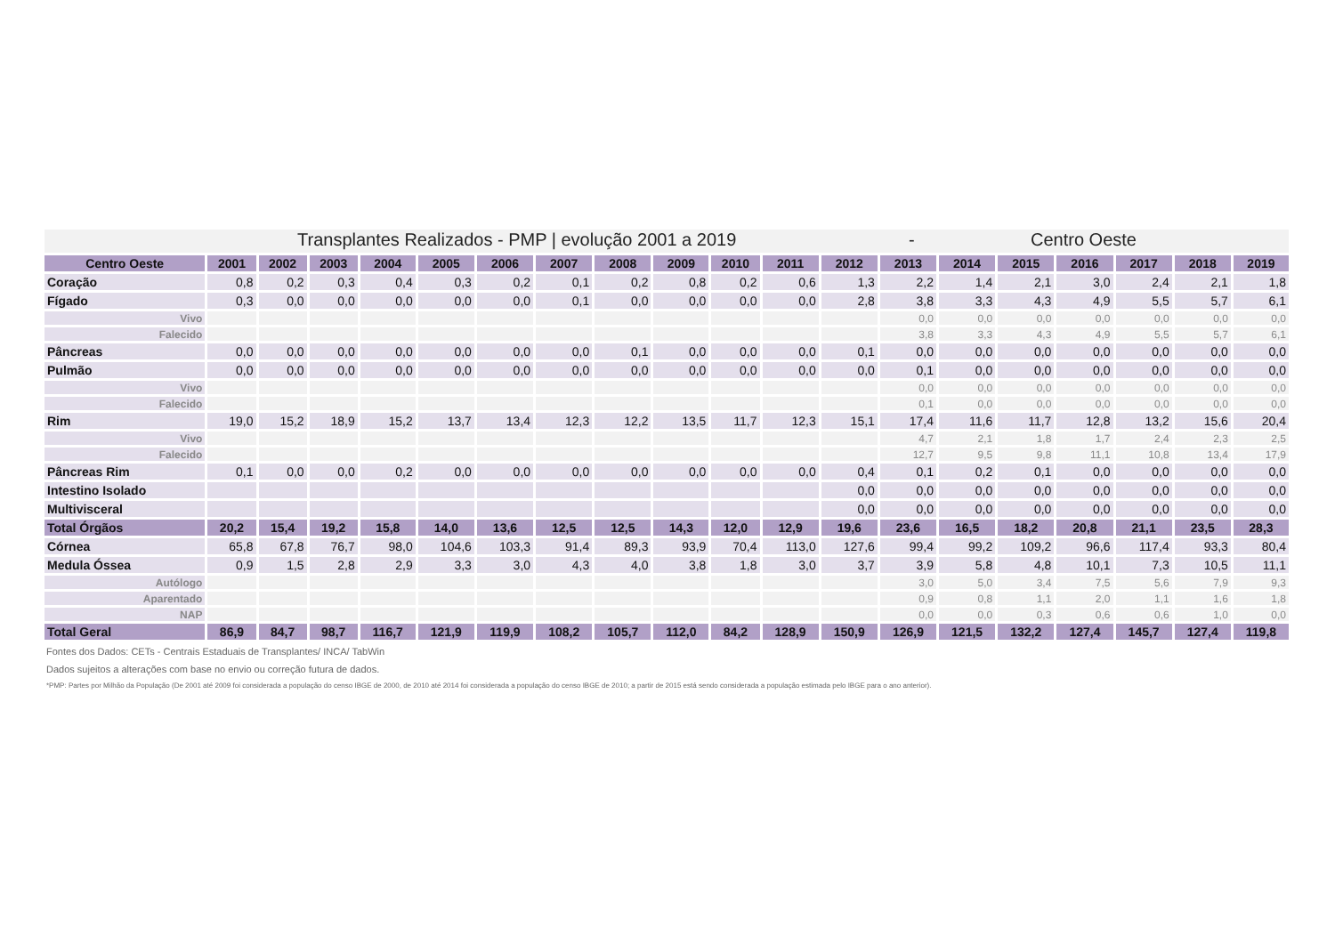Transplantes Realizados - PMP | evolução 2001 a 2019 - Centro Oeste
| Centro Oeste | 2001 | 2002 | 2003 | 2004 | 2005 | 2006 | 2007 | 2008 | 2009 | 2010 | 2011 | 2012 | 2013 | 2014 | 2015 | 2016 | 2017 | 2018 | 2019 |
| --- | --- | --- | --- | --- | --- | --- | --- | --- | --- | --- | --- | --- | --- | --- | --- | --- | --- | --- | --- |
| Coração | 0,8 | 0,2 | 0,3 | 0,4 | 0,3 | 0,2 | 0,1 | 0,2 | 0,8 | 0,2 | 0,6 | 1,3 | 2,2 | 1,4 | 2,1 | 3,0 | 2,4 | 2,1 | 1,8 |
| Fígado | 0,3 | 0,0 | 0,0 | 0,0 | 0,0 | 0,0 | 0,1 | 0,0 | 0,0 | 0,0 | 0,0 | 2,8 | 3,8 | 3,3 | 4,3 | 4,9 | 5,5 | 5,7 | 6,1 |
| Vivo | | | | | | | | | | | | | 0,0 | 0,0 | 0,0 | 0,0 | 0,0 | 0,0 | 0,0 |
| Falecido | | | | | | | | | | | | | 3,8 | 3,3 | 4,3 | 4,9 | 5,5 | 5,7 | 6,1 |
| Pâncreas | 0,0 | 0,0 | 0,0 | 0,0 | 0,0 | 0,0 | 0,0 | 0,1 | 0,0 | 0,0 | 0,0 | 0,1 | 0,0 | 0,0 | 0,0 | 0,0 | 0,0 | 0,0 | 0,0 |
| Pulmão | 0,0 | 0,0 | 0,0 | 0,0 | 0,0 | 0,0 | 0,0 | 0,0 | 0,0 | 0,0 | 0,0 | 0,0 | 0,1 | 0,0 | 0,0 | 0,0 | 0,0 | 0,0 | 0,0 |
| Vivo | | | | | | | | | | | | | 0,0 | 0,0 | 0,0 | 0,0 | 0,0 | 0,0 | 0,0 |
| Falecido | | | | | | | | | | | | | 0,1 | 0,0 | 0,0 | 0,0 | 0,0 | 0,0 | 0,0 |
| Rim | 19,0 | 15,2 | 18,9 | 15,2 | 13,7 | 13,4 | 12,3 | 12,2 | 13,5 | 11,7 | 12,3 | 15,1 | 17,4 | 11,6 | 11,7 | 12,8 | 13,2 | 15,6 | 20,4 |
| Vivo | | | | | | | | | | | | | 4,7 | 2,1 | 1,8 | 1,7 | 2,4 | 2,3 | 2,5 |
| Falecido | | | | | | | | | | | | | 12,7 | 9,5 | 9,8 | 11,1 | 10,8 | 13,4 | 17,9 |
| Pâncreas Rim | 0,1 | 0,0 | 0,0 | 0,2 | 0,0 | 0,0 | 0,0 | 0,0 | 0,0 | 0,0 | 0,0 | 0,4 | 0,1 | 0,2 | 0,1 | 0,0 | 0,0 | 0,0 | 0,0 |
| Intestino Isolado | | | | | | | | | | | | 0,0 | 0,0 | 0,0 | 0,0 | 0,0 | 0,0 | 0,0 | 0,0 |
| Multivisceral | | | | | | | | | | | | 0,0 | 0,0 | 0,0 | 0,0 | 0,0 | 0,0 | 0,0 | 0,0 |
| Total Órgãos | 20,2 | 15,4 | 19,2 | 15,8 | 14,0 | 13,6 | 12,5 | 12,5 | 14,3 | 12,0 | 12,9 | 19,6 | 23,6 | 16,5 | 18,2 | 20,8 | 21,1 | 23,5 | 28,3 |
| Córnea | 65,8 | 67,8 | 76,7 | 98,0 | 104,6 | 103,3 | 91,4 | 89,3 | 93,9 | 70,4 | 113,0 | 127,6 | 99,4 | 99,2 | 109,2 | 96,6 | 117,4 | 93,3 | 80,4 |
| Medula Óssea | 0,9 | 1,5 | 2,8 | 2,9 | 3,3 | 3,0 | 4,3 | 4,0 | 3,8 | 1,8 | 3,0 | 3,7 | 3,9 | 5,8 | 4,8 | 10,1 | 7,3 | 10,5 | 11,1 |
| Autólogo | | | | | | | | | | | | | 3,0 | 5,0 | 3,4 | 7,5 | 5,6 | 7,9 | 9,3 |
| Aparentado | | | | | | | | | | | | | 0,9 | 0,8 | 1,1 | 2,0 | 1,1 | 1,6 | 1,8 |
| NAP | | | | | | | | | | | | | 0,0 | 0,0 | 0,3 | 0,6 | 0,6 | 1,0 | 0,0 |
| Total Geral | 86,9 | 84,7 | 98,7 | 116,7 | 121,9 | 119,9 | 108,2 | 105,7 | 112,0 | 84,2 | 128,9 | 150,9 | 126,9 | 121,5 | 132,2 | 127,4 | 145,7 | 127,4 | 119,8 |
Fontes dos Dados: CETs - Centrais Estaduais de Transplantes/ INCA/ TabWin
Dados sujeitos a alterações com base no envio ou correção futura de dados.
*PMP: Partes por Milhão da População (De 2001 até 2009 foi considerada a população do censo IBGE de 2000, de 2010 até 2014 foi considerada a população do censo IBGE de 2010; a partir de 2015 está sendo considerada a população estimada pelo IBGE para o ano anterior).